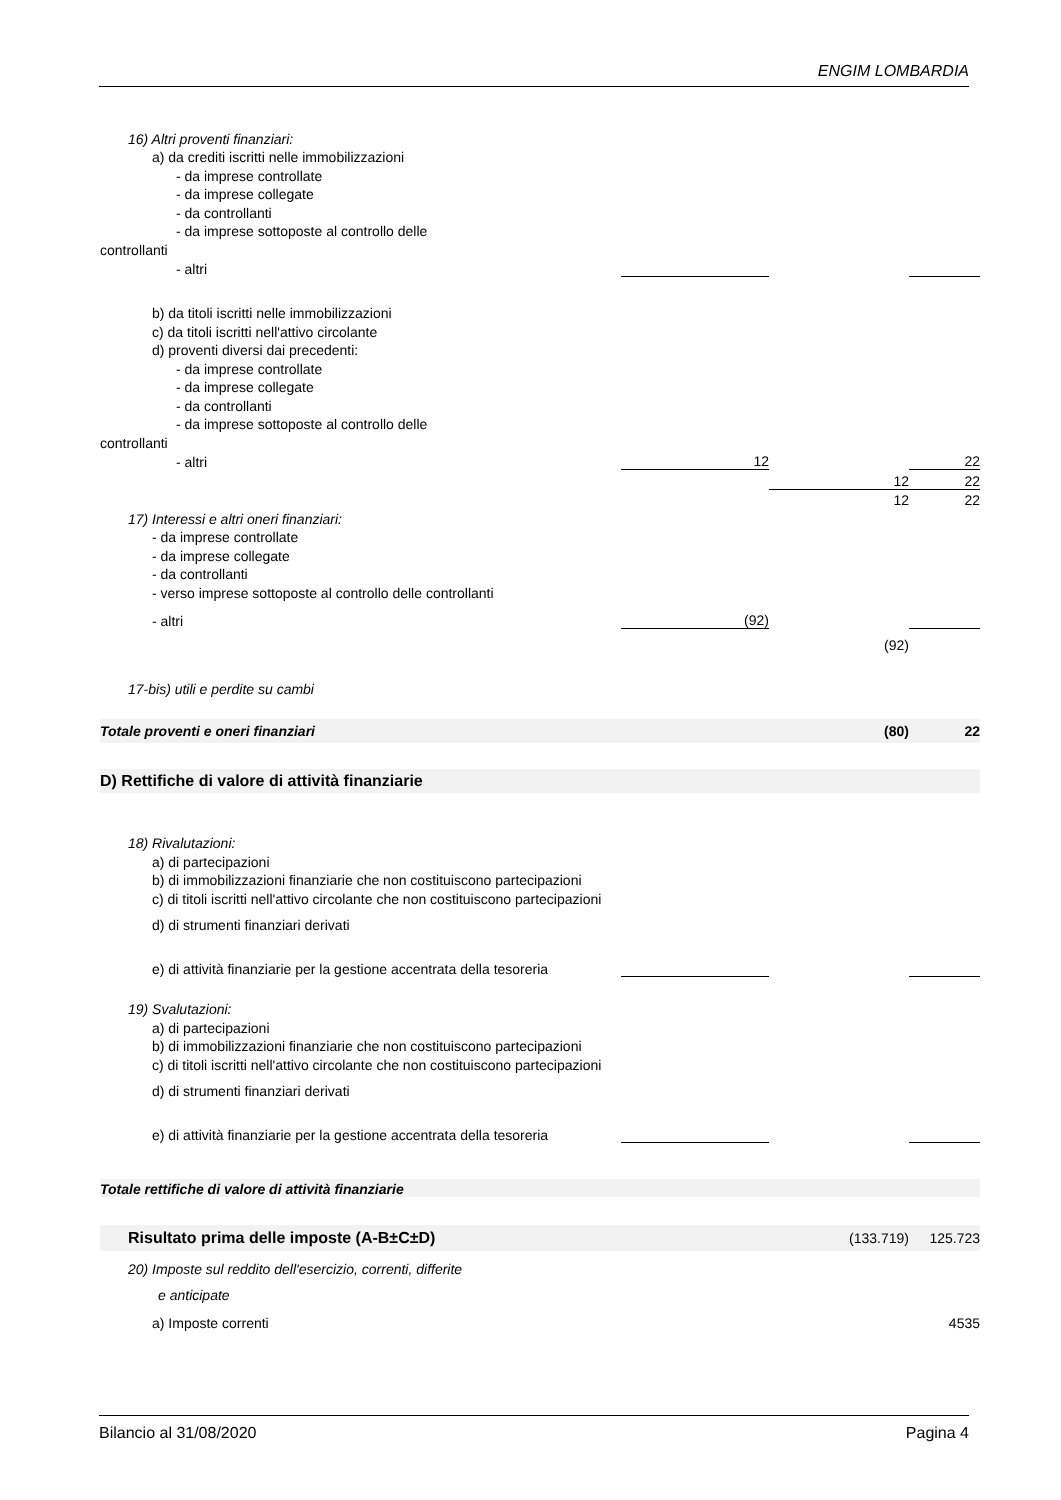ENGIM LOMBARDIA
| 16) Altri proventi finanziari: | | | |
| a) da crediti iscritti nelle immobilizzazioni | | | |
| - da imprese controllate | | | |
| - da imprese collegate | | | |
| - da controllanti | | | |
| - da imprese sottoposte al controllo delle | | | |
| controllanti | | | |
| - altri | | | |
| b) da titoli iscritti nelle immobilizzazioni | | | |
| c) da titoli iscritti nell'attivo circolante | | | |
| d) proventi diversi dai precedenti: | | | |
| - da imprese controllate | | | |
| - da imprese collegate | | | |
| - da controllanti | | | |
| - da imprese sottoposte al controllo delle | | | |
| controllanti | | | |
| - altri | 12 | | 22 |
| | | 12 | 22 |
| | | 12 | 22 |
| 17) Interessi e altri oneri finanziari: | | | |
| - da imprese controllate | | | |
| - da imprese collegate | | | |
| - da controllanti | | | |
| - verso imprese sottoposte al controllo delle controllanti | | | |
| - altri | (92) | | |
| | | (92) | |
| 17-bis) utili e perdite su cambi | | | |
| Totale proventi e oneri finanziari | | (80) | 22 |
| D) Rettifiche di valore di attività finanziarie | | | |
| 18) Rivalutazioni: | | | |
| a) di partecipazioni | | | |
| b) di immobilizzazioni finanziarie che non costituiscono partecipazioni | | | |
| c) di titoli iscritti nell'attivo circolante che non costituiscono partecipazioni | | | |
| d) di strumenti finanziari derivati | | | |
| e) di attività finanziarie per la gestione accentrata della tesoreria | | | |
| 19) Svalutazioni: | | | |
| a) di partecipazioni | | | |
| b) di immobilizzazioni finanziarie che non costituiscono partecipazioni | | | |
| c) di titoli iscritti nell'attivo circolante che non costituiscono partecipazioni | | | |
| d) di strumenti finanziari derivati | | | |
| e) di attività finanziarie per la gestione accentrata della tesoreria | | | |
| Totale rettifiche di valore di attività finanziarie | | | |
| Risultato prima delle imposte (A-B±C±D) | | (133.719) | 125.723 |
| 20) Imposte sul reddito dell'esercizio, correnti, differite | | | |
| e anticipate | | | |
| a) Imposte correnti | | | 4535 |
Bilancio al 31/08/2020 Pagina 4